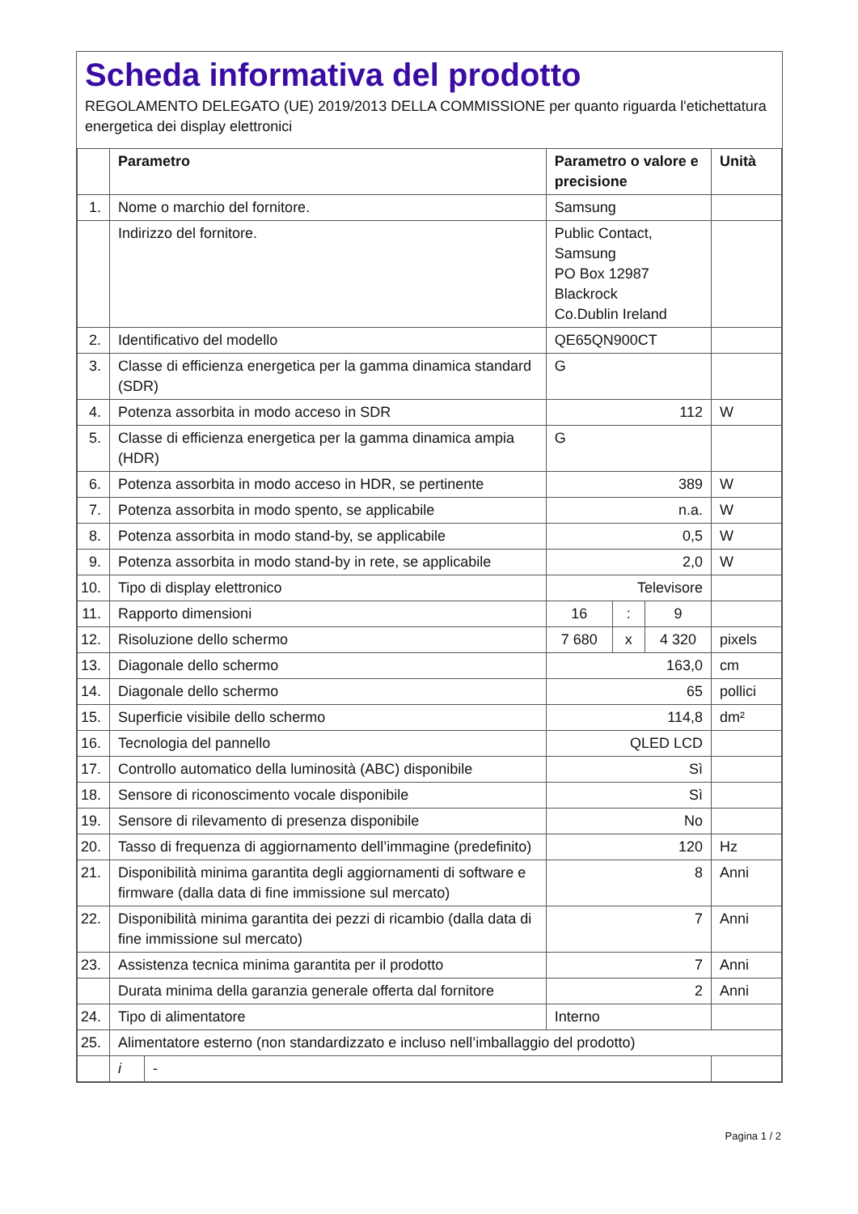Scheda informativa del prodotto
REGOLAMENTO DELEGATO (UE) 2019/2013 DELLA COMMISSIONE per quanto riguarda l'etichettatura energetica dei display elettronici
| | Parametro | | Parametro o valore e precisione | | | Unità |
| --- | --- | --- | --- | --- | --- | --- |
| 1. | Nome o marchio del fornitore. | | Samsung | | | |
| | Indirizzo del fornitore. | | Public Contact, Samsung PO Box 12987 Blackrock Co.Dublin Ireland | | | |
| 2. | Identificativo del modello | | QE65QN900CT | | | |
| 3. | Classe di efficienza energetica per la gamma dinamica standard (SDR) | | G | | | |
| 4. | Potenza assorbita in modo acceso in SDR | | 112 | | | W |
| 5. | Classe di efficienza energetica per la gamma dinamica ampia (HDR) | | G | | | |
| 6. | Potenza assorbita in modo acceso in HDR, se pertinente | | 389 | | | W |
| 7. | Potenza assorbita in modo spento, se applicabile | | n.a. | | | W |
| 8. | Potenza assorbita in modo stand-by, se applicabile | | 0,5 | | | W |
| 9. | Potenza assorbita in modo stand-by in rete, se applicabile | | 2,0 | | | W |
| 10. | Tipo di display elettronico | | Televisore | | | |
| 11. | Rapporto dimensioni | | 16 | : | 9 | |
| 12. | Risoluzione dello schermo | | 7 680 | x | 4 320 | pixels |
| 13. | Diagonale dello schermo | | 163,0 | | | cm |
| 14. | Diagonale dello schermo | | 65 | | | pollici |
| 15. | Superficie visibile dello schermo | | 114,8 | | | dm² |
| 16. | Tecnologia del pannello | | QLED LCD | | | |
| 17. | Controllo automatico della luminosità (ABC) disponibile | | Sì | | | |
| 18. | Sensore di riconoscimento vocale disponibile | | Sì | | | |
| 19. | Sensore di rilevamento di presenza disponibile | | No | | | |
| 20. | Tasso di frequenza di aggiornamento dell’immagine (predefinito) | | 120 | | | Hz |
| 21. | Disponibilità minima garantita degli aggiornamenti di software e firmware (dalla data di fine immissione sul mercato) | | 8 | | | Anni |
| 22. | Disponibilità minima garantita dei pezzi di ricambio (dalla data di fine immissione sul mercato) | | 7 | | | Anni |
| 23. | Assistenza tecnica minima garantita per il prodotto | | 7 | | | Anni |
| | Durata minima della garanzia generale offerta dal fornitore | | 2 | | | Anni |
| 24. | Tipo di alimentatore | | Interno | | | |
| 25. | Alimentatore esterno (non standardizzato e incluso nell’imballaggio del prodotto) | | | | | |
| | i | - | | | | |
Pagina 1 / 2